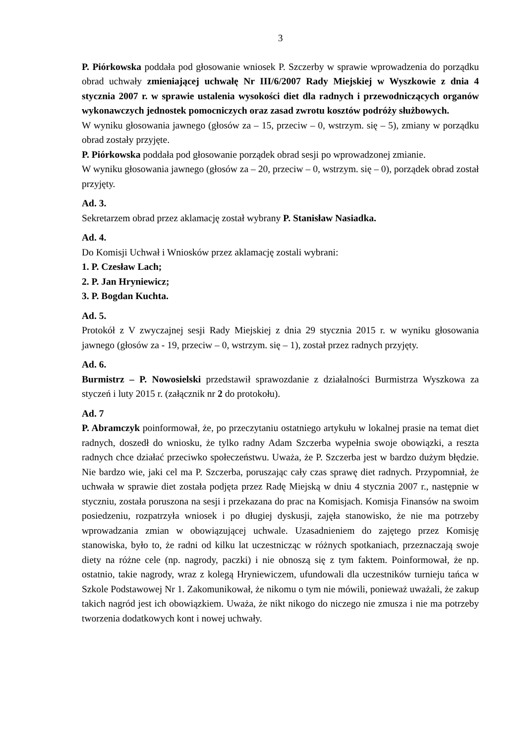3
P. Piórkowska poddała pod głosowanie wniosek P. Szczerby w sprawie wprowadzenia do porządku obrad uchwały zmieniającej uchwałę Nr III/6/2007 Rady Miejskiej w Wyszkowie z dnia 4 stycznia 2007 r. w sprawie ustalenia wysokości diet dla radnych i przewodniczących organów wykonawczych jednostek pomocniczych oraz zasad zwrotu kosztów podróży służbowych.
W wyniku głosowania jawnego (głosów za – 15, przeciw – 0, wstrzym. się – 5), zmiany w porządku obrad zostały przyjęte.
P. Piórkowska poddała pod głosowanie porządek obrad sesji po wprowadzonej zmianie.
W wyniku głosowania jawnego (głosów za – 20, przeciw – 0, wstrzym. się – 0), porządek obrad został przyjęty.
Ad. 3.
Sekretarzem obrad przez aklamację został wybrany P. Stanisław Nasiadka.
Ad. 4.
Do Komisji Uchwał i Wniosków przez aklamację zostali wybrani:
1. P. Czesław Lach;
2. P. Jan Hryniewicz;
3. P. Bogdan Kuchta.
Ad. 5.
Protokół z V zwyczajnej sesji Rady Miejskiej z dnia 29 stycznia 2015 r. w wyniku głosowania jawnego (głosów za - 19, przeciw – 0, wstrzym. się – 1), został przez radnych przyjęty.
Ad. 6.
Burmistrz – P. Nowosielski przedstawił sprawozdanie z działalności Burmistrza Wyszkowa za styczeń i luty 2015 r. (załącznik nr 2 do protokołu).
Ad. 7
P. Abramczyk poinformował, że, po przeczytaniu ostatniego artykułu w lokalnej prasie na temat diet radnych, doszedł do wniosku, że tylko radny Adam Szczerba wypełnia swoje obowiązki, a reszta radnych chce działać przeciwko społeczeństwu. Uważa, że P. Szczerba jest w bardzo dużym błędzie. Nie bardzo wie, jaki cel ma P. Szczerba, poruszając cały czas sprawę diet radnych. Przypomniał, że uchwała w sprawie diet została podjęta przez Radę Miejską w dniu 4 stycznia 2007 r., następnie w styczniu, została poruszona na sesji i przekazana do prac na Komisjach. Komisja Finansów na swoim posiedzeniu, rozpatrzyła wniosek i po długiej dyskusji, zajęła stanowisko, że nie ma potrzeby wprowadzania zmian w obowiązującej uchwale. Uzasadnieniem do zajętego przez Komisję stanowiska, było to, że radni od kilku lat uczestnicząc w różnych spotkaniach, przeznaczają swoje diety na różne cele (np. nagrody, paczki) i nie obnoszą się z tym faktem. Poinformował, że np. ostatnio, takie nagrody, wraz z kolegą Hryniewiczem, ufundowali dla uczestników turnieju tańca w Szkole Podstawowej Nr 1. Zakomunikował, że nikomu o tym nie mówili, ponieważ uważali, że zakup takich nagród jest ich obowiązkiem. Uważa, że nikt nikogo do niczego nie zmusza i nie ma potrzeby tworzenia dodatkowych kont i nowej uchwały.